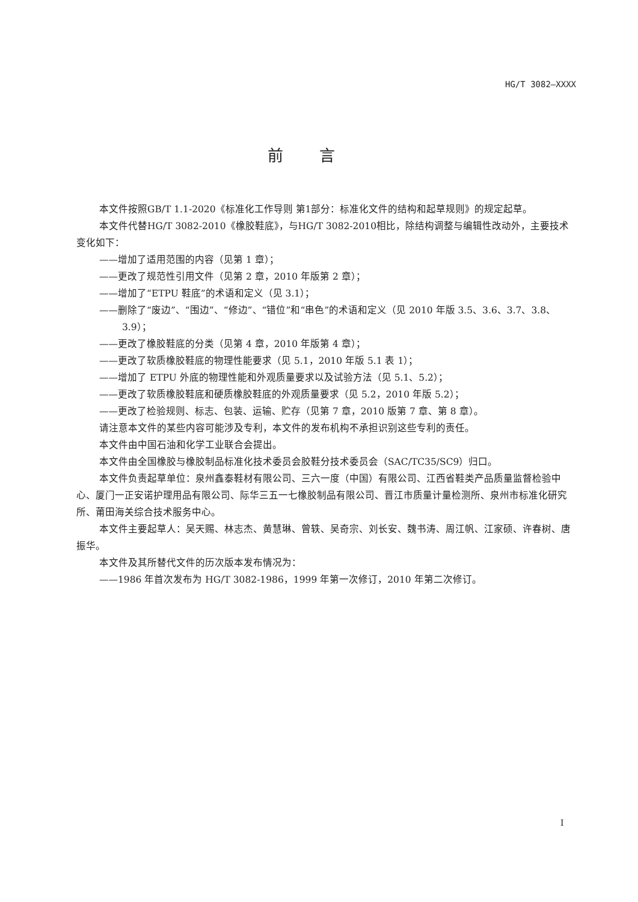HG/T 3082—XXXX
前言
本文件按照GB/T 1.1-2020《标准化工作导则 第1部分：标准化文件的结构和起草规则》的规定起草。
本文件代替HG/T 3082-2010《橡胶鞋底》，与HG/T 3082-2010相比，除结构调整与编辑性改动外，主要技术变化如下：
——增加了适用范围的内容（见第 1 章）；
——更改了规范性引用文件（见第 2 章，2010 年版第 2 章）；
——增加了“ETPU 鞋底”的术语和定义（见 3.1）；
——删除了“废边”、“围边”、“修边”、“错位”和“串色”的术语和定义（见 2010 年版 3.5、3.6、3.7、3.8、3.9）；
——更改了橡胶鞋底的分类（见第 4 章，2010 年版第 4 章）；
——更改了软质橡胶鞋底的物理性能要求（见 5.1，2010 年版 5.1 表 1）；
——增加了 ETPU 外底的物理性能和外观质量要求以及试验方法（见 5.1、5.2）；
——更改了软质橡胶鞋底和硬质橡胶鞋底的外观质量要求（见 5.2，2010 年版 5.2）；
——更改了检验规则、标志、包装、运输、贮存（见第 7 章，2010 版第 7 章、第 8 章）。
请注意本文件的某些内容可能涉及专利，本文件的发布机构不承担识别这些专利的责任。
本文件由中国石油和化学工业联合会提出。
本文件由全国橡胶与橡胶制品标准化技术委员会胶鞋分技术委员会（SAC/TC35/SC9）归口。
本文件负责起草单位：泉州鑫泰鞋材有限公司、三六一度（中国）有限公司、江西省鞋类产品质量监督检验中心、厦门一正安诺护理用品有限公司、际华三五一七橡胶制品有限公司、晋江市质量计量检测所、泉州市标准化研究所、莆田海关综合技术服务中心。
本文件主要起草人：吴天赐、林志杰、黄慧琳、曾轶、吴奇宗、刘长安、魏书涛、周江帆、江家硕、许春树、唐振华。
本文件及其所替代文件的历次版本发布情况为：
——1986 年首次发布为 HG/T 3082-1986，1999 年第一次修订，2010 年第二次修订。
I